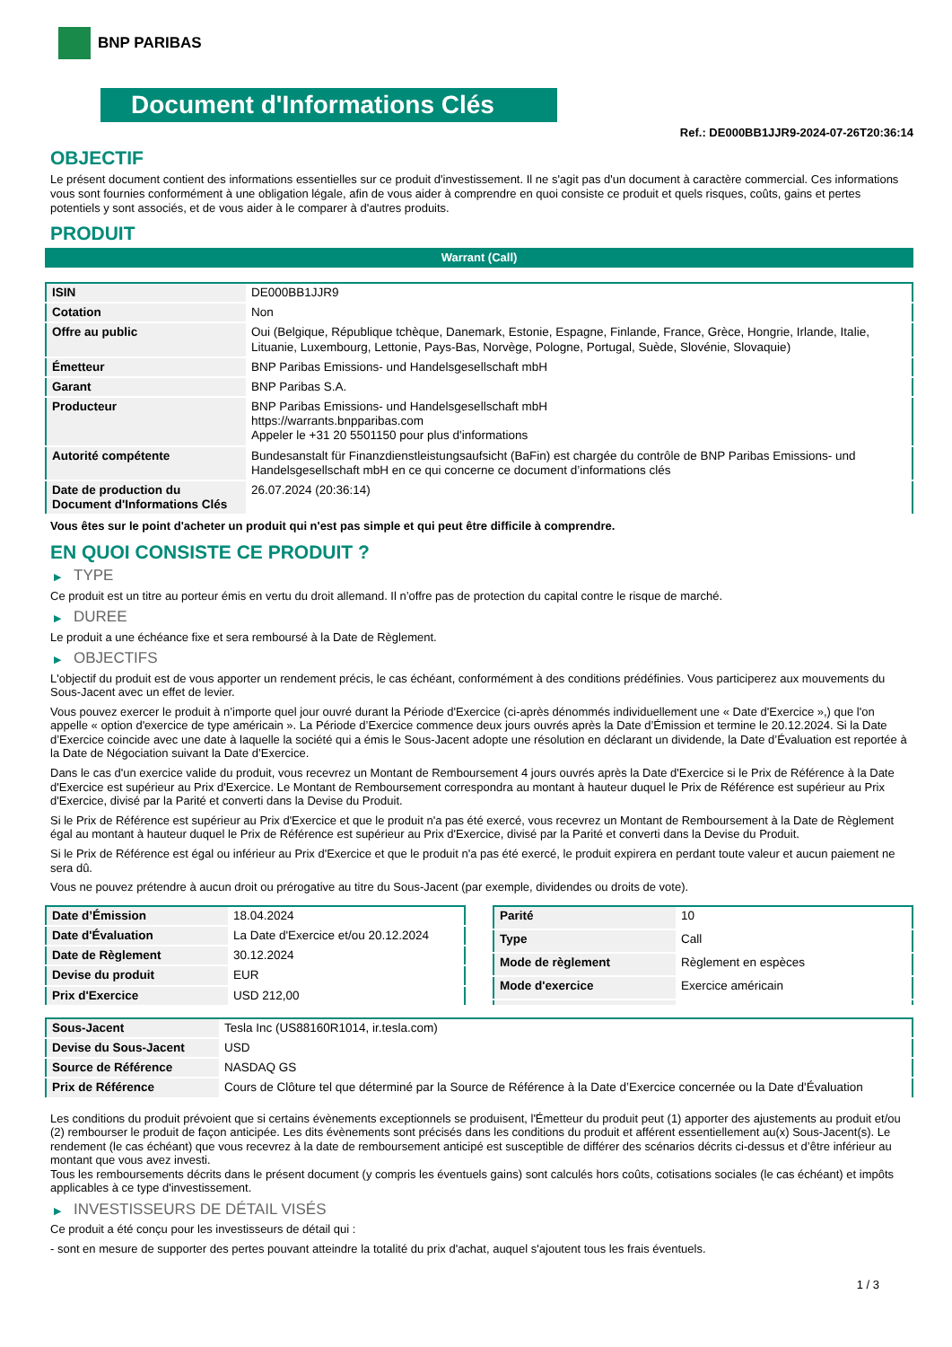BNP PARIBAS
Document d'Informations Clés
Ref.: DE000BB1JJR9-2024-07-26T20:36:14
OBJECTIF
Le présent document contient des informations essentielles sur ce produit d'investissement. Il ne s'agit pas d'un document à caractère commercial. Ces informations vous sont fournies conformément à une obligation légale, afin de vous aider à comprendre en quoi consiste ce produit et quels risques, coûts, gains et pertes potentiels y sont associés, et de vous aider à le comparer à d'autres produits.
PRODUIT
Warrant (Call)
| ISIN | DE000BB1JJR9 |
| Cotation | Non |
| Offre au public | Oui (Belgique, République tchèque, Danemark, Estonie, Espagne, Finlande, France, Grèce, Hongrie, Irlande, Italie, Lituanie, Luxembourg, Lettonie, Pays-Bas, Norvège, Pologne, Portugal, Suède, Slovénie, Slovaquie) |
| Émetteur | BNP Paribas Emissions- und Handelsgesellschaft mbH |
| Garant | BNP Paribas S.A. |
| Producteur | BNP Paribas Emissions- und Handelsgesellschaft mbH https://warrants.bnpparibas.com Appeler le +31 20 5501150 pour plus d'informations |
| Autorité compétente | Bundesanstalt für Finanzdienstleistungsaufsicht (BaFin) est chargée du contrôle de BNP Paribas Emissions- und Handelsgesellschaft mbH en ce qui concerne ce document d’informations clés |
| Date de production du Document d'Informations Clés | 26.07.2024 (20:36:14) |
Vous êtes sur le point d'acheter un produit qui n'est pas simple et qui peut être difficile à comprendre.
EN QUOI CONSISTE CE PRODUIT ?
▶ TYPE
Ce produit est un titre au porteur émis en vertu du droit allemand. Il n’offre pas de protection du capital contre le risque de marché.
▶ DUREE
Le produit a une échéance fixe et sera remboursé à la Date de Règlement.
▶ OBJECTIFS
L'objectif du produit est de vous apporter un rendement précis, le cas échéant, conformément à des conditions prédéfinies. Vous participerez aux mouvements du Sous-Jacent avec un effet de levier.
Vous pouvez exercer le produit à n’importe quel jour ouvré durant la Période d'Exercice (ci-après dénommés individuellement une « Date d'Exercice »,) que l'on appelle « option d'exercice de type américain ». La Période d’Exercice commence deux jours ouvrés après la Date d’Émission et termine le 20.12.2024. Si la Date d’Exercice coincide avec une date à laquelle la société qui a émis le Sous-Jacent adopte une résolution en déclarant un dividende, la Date d’Évaluation est reportée à la Date de Négociation suivant la Date d’Exercice.
Dans le cas d'un exercice valide du produit, vous recevrez un Montant de Remboursement 4 jours ouvrés après la Date d'Exercice si le Prix de Référence à la Date d'Exercice est supérieur au Prix d'Exercice. Le Montant de Remboursement correspondra au montant à hauteur duquel le Prix de Référence est supérieur au Prix d'Exercice, divisé par la Parité et converti dans la Devise du Produit.
Si le Prix de Référence est supérieur au Prix d'Exercice et que le produit n'a pas été exercé, vous recevrez un Montant de Remboursement à la Date de Règlement égal au montant à hauteur duquel le Prix de Référence est supérieur au Prix d'Exercice, divisé par la Parité et converti dans la Devise du Produit.
Si le Prix de Référence est égal ou inférieur au Prix d'Exercice et que le produit n'a pas été exercé, le produit expirera en perdant toute valeur et aucun paiement ne sera dû.
Vous ne pouvez prétendre à aucun droit ou prérogative au titre du Sous-Jacent (par exemple, dividendes ou droits de vote).
| Date d’Émission | 18.04.2024 |
| Date d'Évaluation | La Date d'Exercice et/ou 20.12.2024 |
| Date de Règlement | 30.12.2024 |
| Devise du produit | EUR |
| Prix d'Exercice | USD 212,00 |
| Parité | 10 |
| Type | Call |
| Mode de règlement | Règlement en espèces |
| Mode d'exercice | Exercice américain |
| Sous-Jacent | Tesla Inc (US88160R1014, ir.tesla.com) |
| Devise du Sous-Jacent | USD |
| Source de Référence | NASDAQ GS |
| Prix de Référence | Cours de Clôture tel que déterminé par la Source de Référence à la Date d’Exercice concernée ou la Date d'Évaluation |
Les conditions du produit prévoient que si certains évènements exceptionnels se produisent, l'Émetteur du produit peut (1) apporter des ajustements au produit et/ou (2) rembourser le produit de façon anticipée. Les dits évènements sont précisés dans les conditions du produit et afférent essentiellement au(x) Sous-Jacent(s). Le rendement (le cas échéant) que vous recevrez à la date de remboursement anticipé est susceptible de différer des scénarios décrits ci-dessus et d’être inférieur au montant que vous avez investi.
Tous les remboursements décrits dans le présent document (y compris les éventuels gains) sont calculés hors coûts, cotisations sociales (le cas échéant) et impôts applicables à ce type d'investissement.
▶ INVESTISSEURS DE DÉTAIL VISÉS
Ce produit a été conçu pour les investisseurs de détail qui :
- sont en mesure de supporter des pertes pouvant atteindre la totalité du prix d'achat, auquel s'ajoutent tous les frais éventuels.
1 / 3